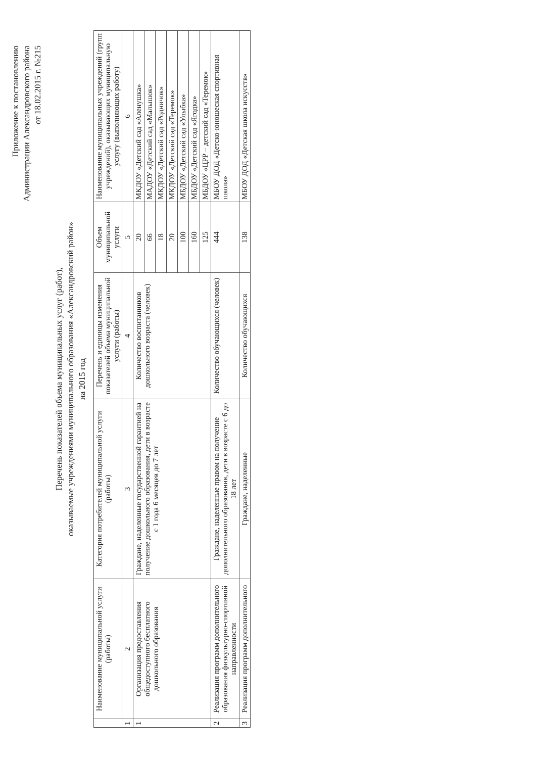Приложение к постановлению
Администрации Александровского района
от 18.02.2015 г. №215
Перечень показателей объема муниципальных услуг (работ),
оказываемые учреждениями муниципального образования «Александровский район»
на 2015 год
| | Наименование муниципальной услуги (работы) | Категория потребителей муниципальной услуги (работы) | Перечень и единицы изменения показателей объема муниципальной услуги (работы) | Объем муниципальной услуги | Наименование муниципальных учреждений (групп учреждений), оказывающих муниципальную услугу (выполняющих работу) |
| --- | --- | --- | --- | --- | --- |
| 1 | 2 | 3 | 4 | 5 | 6 |
| 1 | Организация предоставления общедоступного бесплатного дошкольного образования | Граждане, наделенные государственной гарантией на получение дошкольного образования, дети в возрасте с 1 года 6 месяцев до 7 лет | Количество воспитанников дошкольного возраста (человек) | 20 | МКДОУ «Детский сад «Аленушка» |
| | | | | 66 | МАДОУ «Детский сад «Малышок» |
| | | | | 18 | МКДОУ «Детский сад «Родничок» |
| | | | | 20 | МКДОУ «Детский сад «Теремок» |
| | | | | 100 | МБДОУ «Детский сад «Улыбка» |
| | | | | 160 | МБДОУ «Детский сад «Ягодка» |
| | | | | 125 | МБДОУ «ЦРР – детский сад «Теремок» |
| 2 | Реализация программ дополнительного образования физкультурно-спортивной направленности | Граждане, наделенные правом на получение дополнительного образования, дети в возрасте с 6 до 18 лет | Количество обучающихся (человек) | 444 | МБОУ ДОД «Детско-юношеская спортивная школа» |
| 3 | Реализация программ дополнительного | Граждане, наделенные | Количество обучающихся | 138 | МБОУ ДОД «Детская школа искусств» |